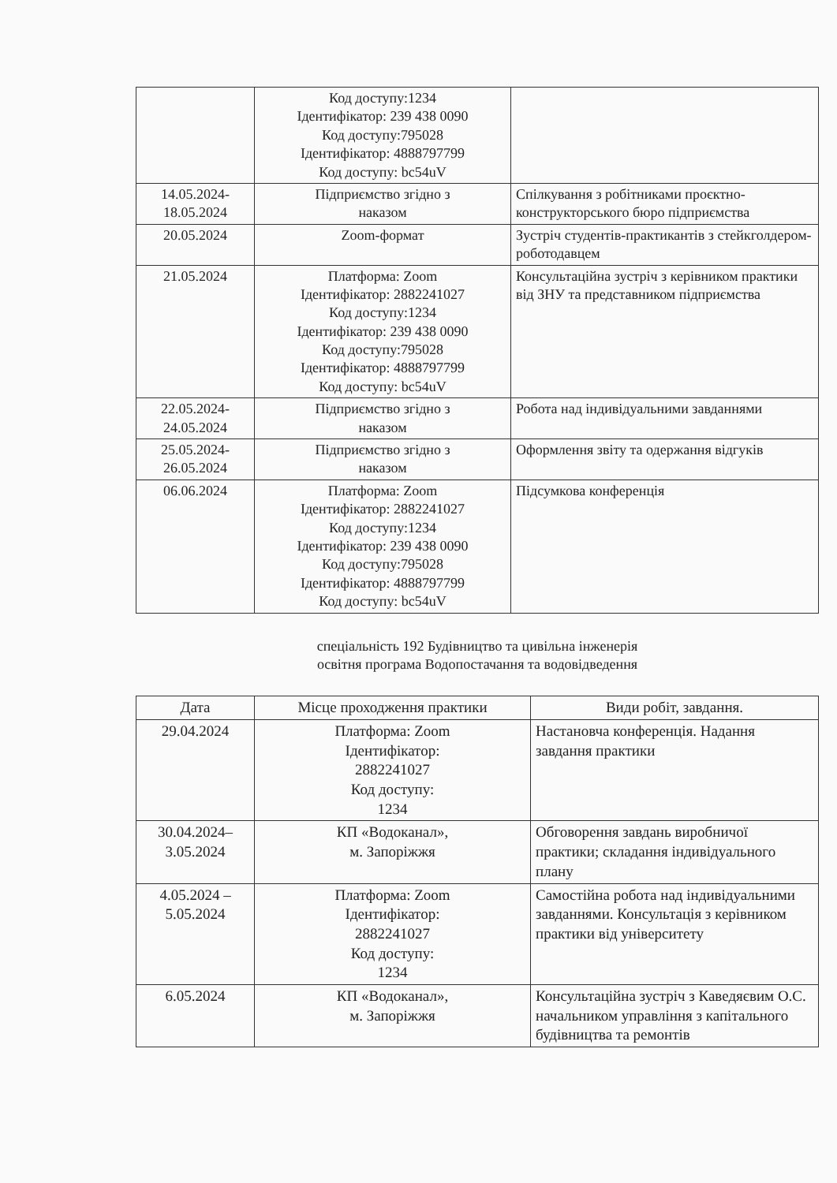| | Код доступу:1234 Ідентифікатор: 239 438 0090 Код доступу:795028 Ідентифікатор: 4888797799 Код доступу: bc54uV | |
| 14.05.2024- 18.05.2024 | Підприємство згідно з наказом | Спілкування з робітниками проєктно-конструкторського бюро підприємства |
| 20.05.2024 | Zoom-формат | Зустріч студентів-практикантів з стейкголдером-роботодавцем |
| 21.05.2024 | Платформа: Zoom Ідентифікатор: 2882241027 Код доступу:1234 Ідентифікатор: 239 438 0090 Код доступу:795028 Ідентифікатор: 4888797799 Код доступу: bc54uV | Консультаційна зустріч з керівником практики від ЗНУ та представником підприємства |
| 22.05.2024- 24.05.2024 | Підприємство згідно з наказом | Робота над індивідуальними завданнями |
| 25.05.2024- 26.05.2024 | Підприємство згідно з наказом | Оформлення звіту та одержання відгуків |
| 06.06.2024 | Платформа: Zoom Ідентифікатор: 2882241027 Код доступу:1234 Ідентифікатор: 239 438 0090 Код доступу:795028 Ідентифікатор: 4888797799 Код доступу: bc54uV | Підсумкова конференція |
спеціальність 192 Будівництво та цивільна інженерія
освітня програма Водопостачання та водовідведення
| Дата | Місце проходження практики | Види робіт, завдання. |
| --- | --- | --- |
| 29.04.2024 | Платформа: Zoom Ідентифікатор: 2882241027 Код доступу: 1234 | Настановча конференція. Надання завдання практики |
| 30.04.2024– 3.05.2024 | КП «Водоканал», м. Запоріжжя | Обговорення завдань виробничої практики; складання індивідуального плану |
| 4.05.2024 – 5.05.2024 | Платформа: Zoom Ідентифікатор: 2882241027 Код доступу: 1234 | Самостійна робота над індивідуальними завданнями. Консультація з керівником практики від університету |
| 6.05.2024 | КП «Водоканал», м. Запоріжжя | Консультаційна зустріч з Каведяєвим О.С. начальником управління з капітального будівництва та ремонтів |